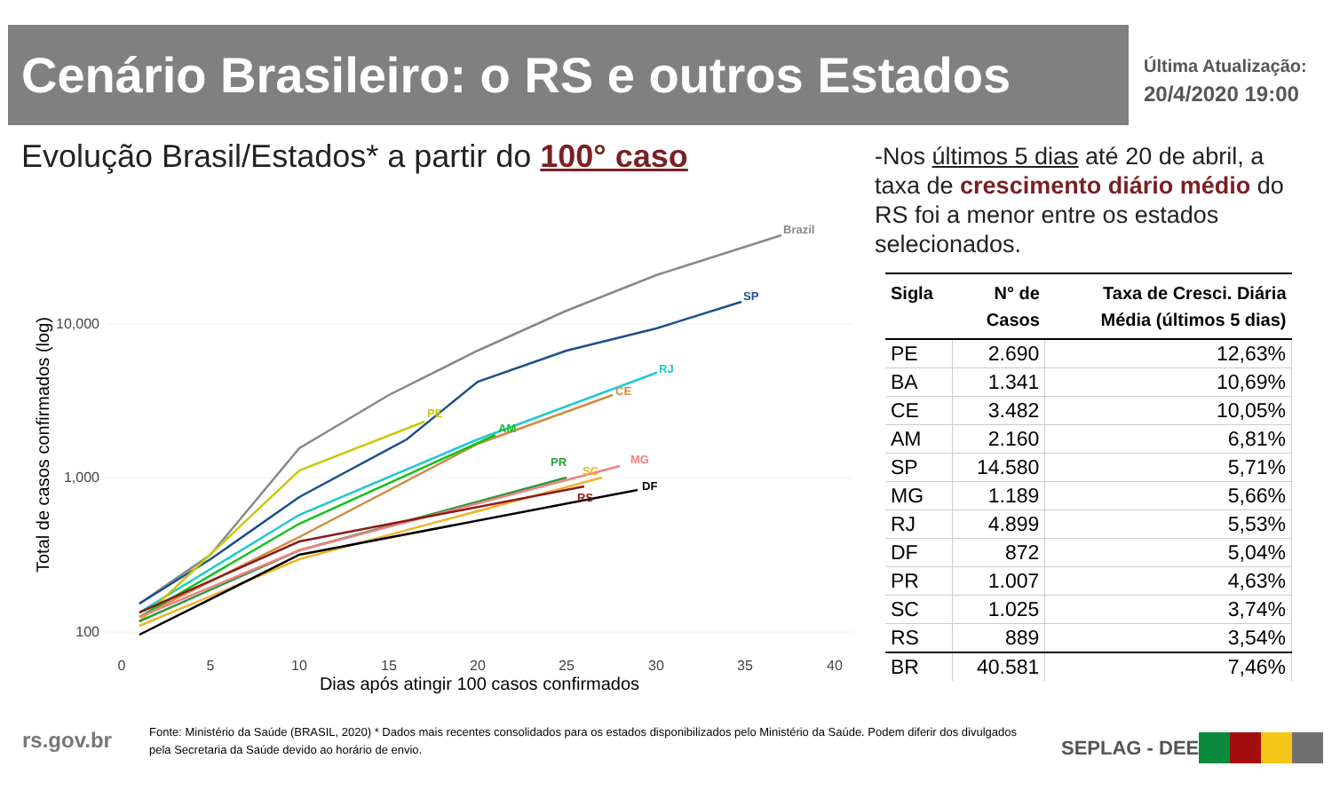Cenário Brasileiro: o RS e outros Estados
Última Atualização:
20/4/2020 19:00
Evolução Brasil/Estados* a partir do 100° caso
-Nos últimos 5 dias até 20 de abril, a taxa de crescimento diário médio do RS foi a menor entre os estados selecionados.
Total de casos confirmados (log)
10,000
1,000
100
0
5
10
15
20
25
30
35
40
Dias após atingir 100 casos confirmados
Brazil
SP
RJ
CE
PE
AM
PR
SC
MG
DF
RS
| Sigla | N° de Casos | Taxa de Cresci. Diária Média (últimos 5 dias) |
| --- | --- | --- |
| PE | 2.690 | 12,63% |
| BA | 1.341 | 10,69% |
| CE | 3.482 | 10,05% |
| AM | 2.160 | 6,81% |
| SP | 14.580 | 5,71% |
| MG | 1.189 | 5,66% |
| RJ | 4.899 | 5,53% |
| DF | 872 | 5,04% |
| PR | 1.007 | 4,63% |
| SC | 1.025 | 3,74% |
| RS | 889 | 3,54% |
| BR | 40.581 | 7,46% |
rs.gov.br
Fonte: Ministério da Saúde (BRASIL, 2020) * Dados mais recentes consolidados para os estados disponibilizados pelo Ministério da Saúde. Podem diferir dos divulgados pela Secretaria da Saúde devido ao horário de envio.
SEPLAG - DEE